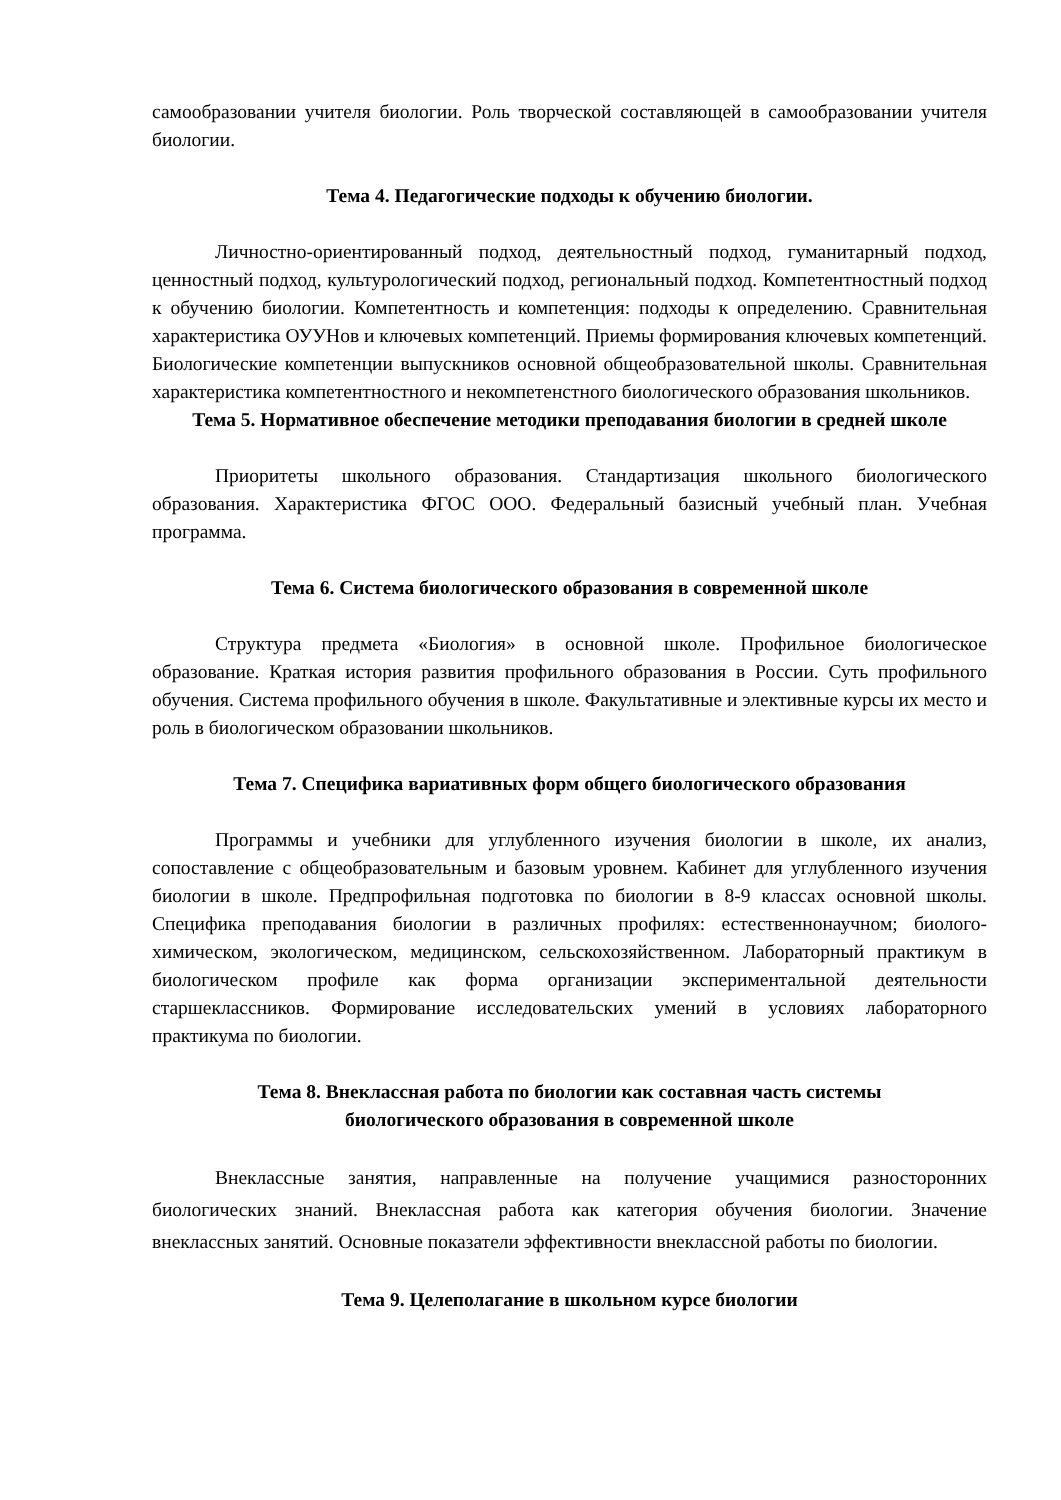самообразовании учителя биологии. Роль творческой составляющей в самообразовании учителя биологии.
Тема 4. Педагогические подходы к обучению биологии.
Личностно-ориентированный подход, деятельностный подход, гуманитарный подход, ценностный подход, культурологический подход, региональный подход. Компетентностный подход к обучению биологии. Компетентность и компетенция: подходы к определению. Сравнительная характеристика ОУУНов и ключевых компетенций. Приемы формирования ключевых компетенций. Биологические компетенции выпускников основной общеобразовательной школы. Сравнительная характеристика компетентностного и некомпетенстного биологического образования школьников.
Тема 5. Нормативное обеспечение методики преподавания биологии в средней школе
Приоритеты школьного образования. Стандартизация школьного биологического образования. Характеристика ФГОС ООО. Федеральный базисный учебный план. Учебная программа.
Тема 6. Система биологического образования в современной школе
Структура предмета «Биология» в основной школе. Профильное биологическое образование. Краткая история развития профильного образования в России. Суть профильного обучения. Система профильного обучения в школе. Факультативные и элективные курсы их место и роль в биологическом образовании школьников.
Тема 7. Специфика вариативных форм общего биологического образования
Программы и учебники для углубленного изучения биологии в школе, их анализ, сопоставление с общеобразовательным и базовым уровнем. Кабинет для углубленного изучения биологии в школе. Предпрофильная подготовка по биологии в 8-9 классах основной школы. Специфика преподавания биологии в различных профилях: естественнонаучном; биолого-химическом, экологическом, медицинском, сельскохозяйственном. Лабораторный практикум в биологическом профиле как форма организации экспериментальной деятельности старшеклассников. Формирование исследовательских умений в условиях лабораторного практикума по биологии.
Тема 8. Внеклассная работа по биологии как составная часть системы
биологического образования в современной школе
Внеклассные занятия, направленные на получение учащимися разносторонних биологических знаний. Внеклассная работа как категория обучения биологии. Значение внеклассных занятий. Основные показатели эффективности внеклассной работы по биологии.
Тема 9. Целеполагание в школьном курсе биологии